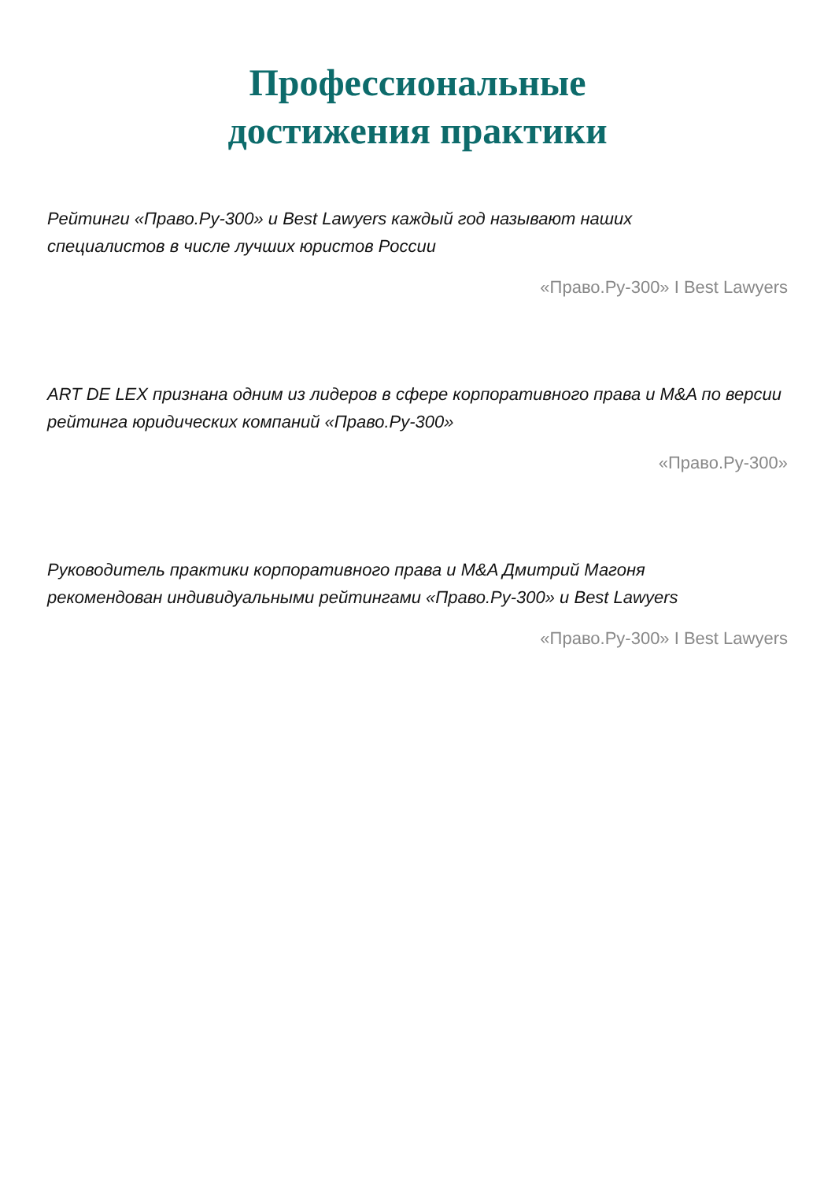Профессиональные
достижения практики
Рейтинги «Право.Ру-300» и Best Lawyers каждый год называют наших
специалистов в числе лучших юристов России
«Право.Ру-300» I Best Lawyers
ART DE LEX признана одним из лидеров в сфере корпоративного права и M&A по версии рейтинга юридических компаний «Право.Ру-300»
«Право.Ру-300»
Руководитель практики корпоративного права и M&A Дмитрий Магоня
рекомендован индивидуальными рейтингами «Право.Ру-300» и Best Lawyers
«Право.Ру-300» I Best Lawyers